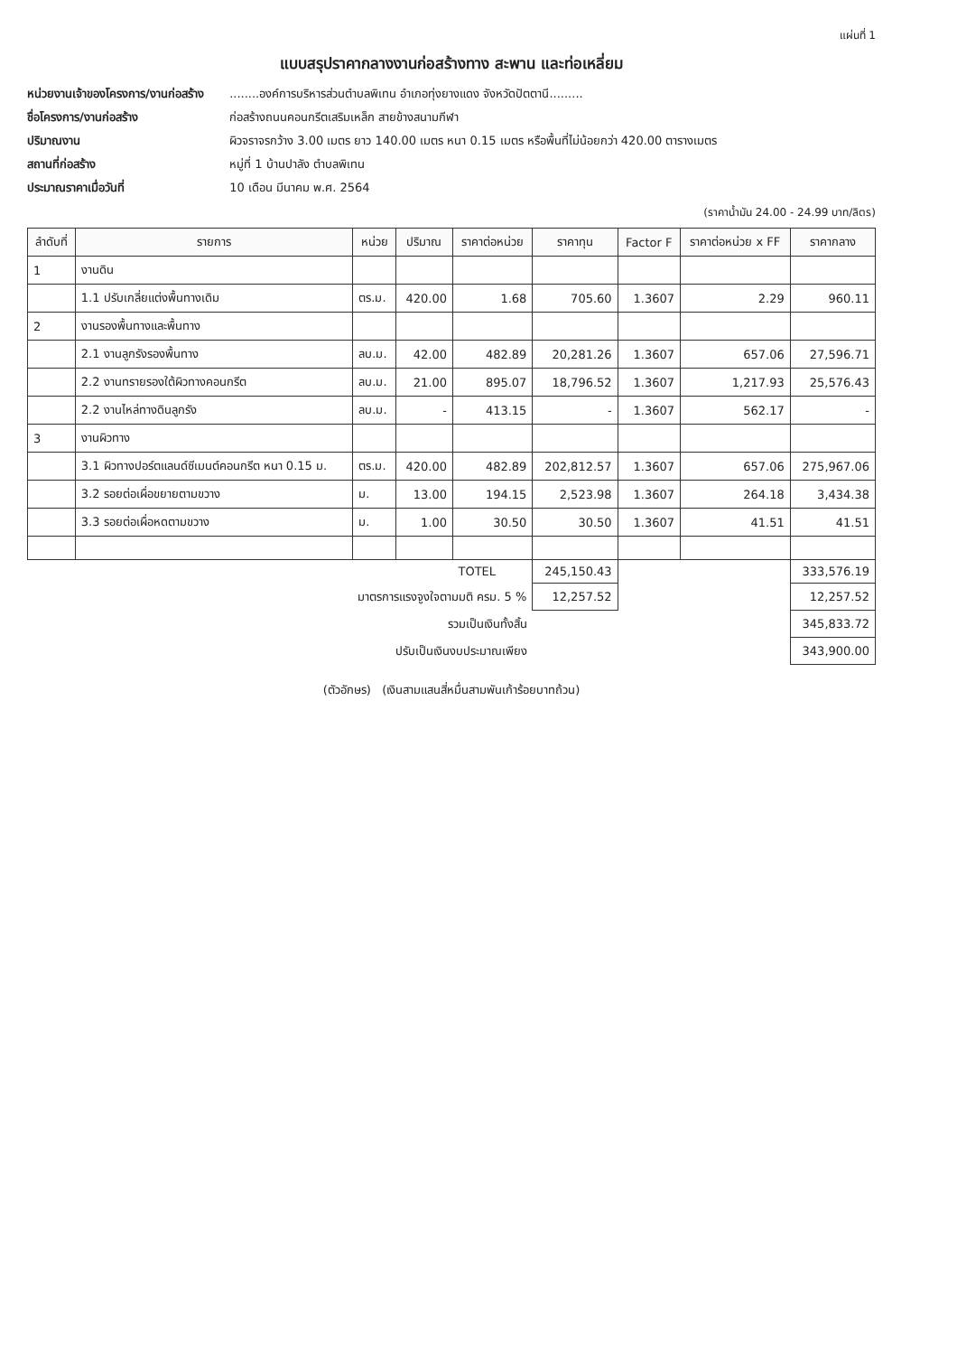แผ่นที่ 1
แบบสรุปราคากลางงานก่อสร้างทาง สะพาน และท่อเหลี่ยม
หน่วยงานเจ้าของโครงการ/งานก่อสร้าง ........องค์การบริหารส่วนตำบลพิเทน อำเภอทุ่งยางแดง จังหวัดปัตตานี.........
ชื่อโครงการ/งานก่อสร้าง ก่อสร้างถนนคอนกรีตเสริมเหล็ก สายข้างสนามกีฬา
ปริมาณงาน ผิวจราจรกว้าง 3.00 เมตร ยาว 140.00 เมตร หนา 0.15 เมตร หรือพื้นที่ไม่น้อยกว่า 420.00 ตารางเมตร
สถานที่ก่อสร้าง หมู่ที่ 1 บ้านปาลัง ตำบลพิเทน
ประมาณราคาเมื่อวันที่ 10 เดือน มีนาคม พ.ศ. 2564
(ราคาน้ำมัน 24.00 - 24.99 บาท/ลิตร)
| ลำดับที่ | รายการ | หน่วย | ปริมาณ | ราคาต่อหน่วย | ราคาทุน | Factor F | ราคาต่อหน่วย x FF | ราคากลาง |
| --- | --- | --- | --- | --- | --- | --- | --- | --- |
| 1 | งานดิน | | | | | | | |
| | 1.1 ปรับเกลี่ยแต่งพื้นทางเดิม | ตร.ม. | 420.00 | 1.68 | 705.60 | 1.3607 | 2.29 | 960.11 |
| 2 | งานรองพื้นทางและพื้นทาง | | | | | | | |
| | 2.1 งานลูกรังรองพื้นทาง | ลบ.ม. | 42.00 | 482.89 | 20,281.26 | 1.3607 | 657.06 | 27,596.71 |
| | 2.2 งานทรายรองใต้ผิวทางคอนกรีต | ลบ.ม. | 21.00 | 895.07 | 18,796.52 | 1.3607 | 1,217.93 | 25,576.43 |
| | 2.2 งานไหล่ทางดินลูกรัง | ลบ.ม. | - | 413.15 | - | 1.3607 | 562.17 | - |
| 3 | งานผิวทาง | | | | | | | |
| | 3.1 ผิวทางปอร์ตแลนด์ซีเมนต์คอนกรีต หนา 0.15 ม. | ตร.ม. | 420.00 | 482.89 | 202,812.57 | 1.3607 | 657.06 | 275,967.06 |
| | 3.2 รอยต่อเผื่อขยายตามขวาง | ม. | 13.00 | 194.15 | 2,523.98 | 1.3607 | 264.18 | 3,434.38 |
| | 3.3 รอยต่อเผื่อหดตามขวาง | ม. | 1.00 | 30.50 | 30.50 | 1.3607 | 41.51 | 41.51 |
| | | | | TOTEL | 245,150.43 | | | 333,576.19 |
| | มาตรการแรงจูงใจตามมติ ครม. 5 % | | | | 12,257.52 | | | 12,257.52 |
| | รวมเป็นเงินทั้งสิ้น | | | | | | | 345,833.72 |
| | ปรับเป็นเงินงบประมาณเพียง | | | | | | | 343,900.00 |
(ตัวอักษร) (เงินสามแสนสี่หมื่นสามพันเก้าร้อยบาทถ้วน)